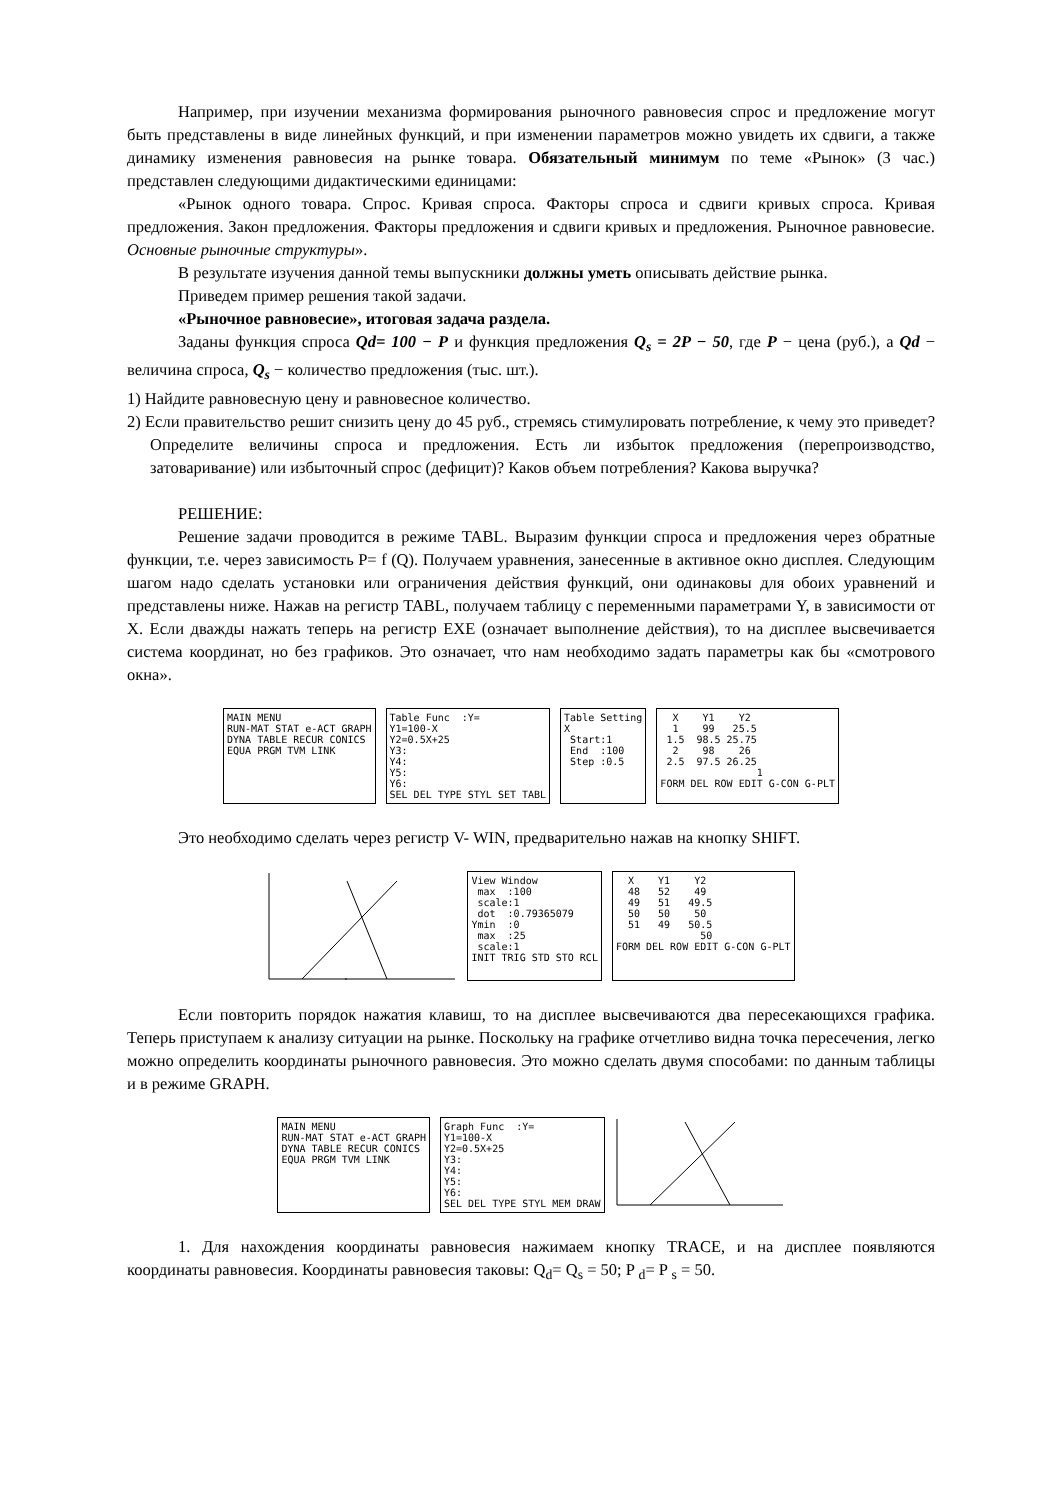Например, при изучении механизма формирования рыночного равновесия спрос и предложение могут быть представлены в виде линейных функций, и при изменении параметров можно увидеть их сдвиги, а также динамику изменения равновесия на рынке товара. Обязательный минимум по теме «Рынок» (3 час.) представлен следующими дидактическими единицами:
«Рынок одного товара. Спрос. Кривая спроса. Факторы спроса и сдвиги кривых спроса. Кривая предложения. Закон предложения. Факторы предложения и сдвиги кривых и предложения. Рыночное равновесие. Основные рыночные структуры».
В результате изучения данной темы выпускники должны уметь описывать действие рынка.
Приведем пример решения такой задачи.
«Рыночное равновесие», итоговая задача раздела.
Заданы функция спроса Qd= 100 − P и функция предложения Q<sub>s</sub> = 2P − 50, где P − цена (руб.), а Qd − величина спроса, Q<sub>s</sub> − количество предложения (тыс. шт.).
1) Найдите равновесную цену и равновесное количество.
2) Если правительство решит снизить цену до 45 руб., стремясь стимулировать потребление, к чему это приведет? Определите величины спроса и предложения. Есть ли избыток предложения (перепроизводство, затоваривание) или избыточный спрос (дефицит)? Каков объем потребления? Какова выручка?
РЕШЕНИЕ:
Решение задачи проводится в режиме TABL. Выразим функции спроса и предложения через обратные функции, т.е. через зависимость P= f (Q). Получаем уравнения, занесенные в активное окно дисплея. Следующим шагом надо сделать установки или ограничения действия функций, они одинаковы для обоих уравнений и представлены ниже. Нажав на регистр TABL, получаем таблицу с переменными параметрами Y, в зависимости от X. Если дважды нажать теперь на регистр EXE (означает выполнение действия), то на дисплее высвечивается система координат, но без графиков. Это означает, что нам необходимо задать параметры как бы «смотрового окна».
MAIN MENU RUN-MAT STAT e-ACT GRAPH DYNA TABLE RECUR CONICS EQUA PRGM TVM LINK
Table Func :Y= Y1=100-X Y2=0.5X+25 Y3: Y4: Y5: Y6: SEL DEL TYPE STYL SET TABL
Table Setting X Start:1 End :100 Step :0.5
X Y1 Y2 1 99 25.5 1.5 98.5 25.75 2 98 26 2.5 97.5 26.25 1 FORM DEL ROW EDIT G-CON G-PLT
Это необходимо сделать через регистр V- WIN, предварительно нажав на кнопку SHIFT.
View Window max :100 scale:1 dot :0.79365079 Ymin :0 max :25 scale:1 INIT TRIG STD STO RCL
X Y1 Y2 48 52 49 49 51 49.5 50 50 50 51 49 50.5 50 FORM DEL ROW EDIT G-CON G-PLT
Если повторить порядок нажатия клавиш, то на дисплее высвечиваются два пересекающихся графика. Теперь приступаем к анализу ситуации на рынке. Поскольку на графике отчетливо видна точка пересечения, легко можно определить координаты рыночного равновесия. Это можно сделать двумя способами: по данным таблицы и в режиме GRAPH.
MAIN MENU RUN-MAT STAT e-ACT GRAPH DYNA TABLE RECUR CONICS EQUA PRGM TVM LINK
Graph Func :Y= Y1=100-X Y2=0.5X+25 Y3: Y4: Y5: Y6: SEL DEL TYPE STYL MEM DRAW
1. Для нахождения координаты равновесия нажимаем кнопку TRACE, и на дисплее появляются координаты равновесия. Координаты равновесия таковы: Q<sub>d</sub>= Q<sub>s</sub> = 50; P <sub>d</sub>= P <sub>s</sub> = 50.